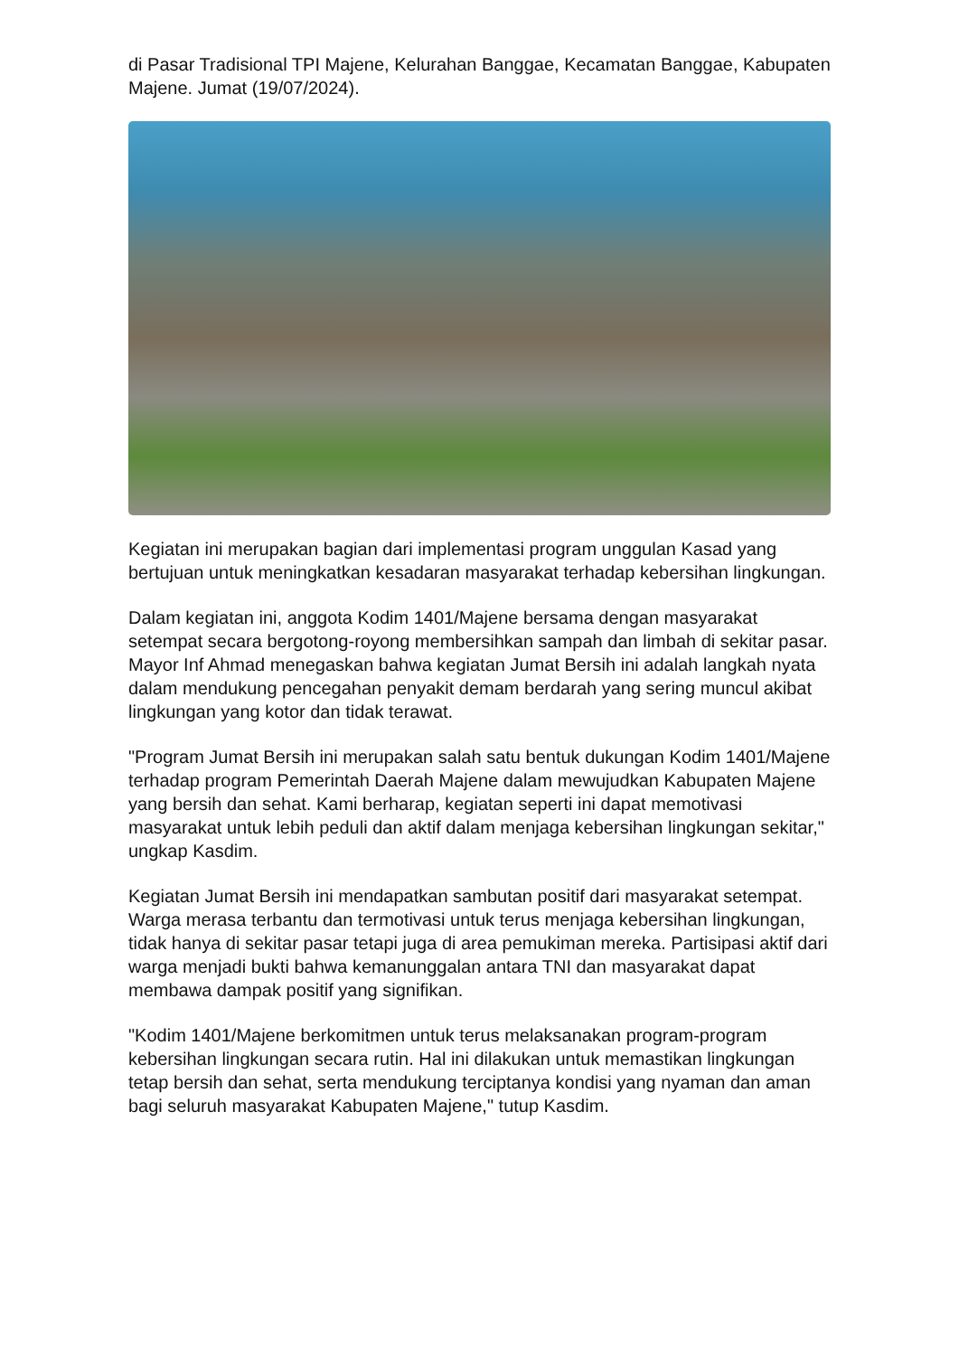di Pasar Tradisional TPI Majene, Kelurahan Banggae, Kecamatan Banggae, Kabupaten Majene. Jumat (19/07/2024).
Kegiatan ini merupakan bagian dari implementasi program unggulan Kasad yang bertujuan untuk meningkatkan kesadaran masyarakat terhadap kebersihan lingkungan.
Dalam kegiatan ini, anggota Kodim 1401/Majene bersama dengan masyarakat setempat secara bergotong-royong membersihkan sampah dan limbah di sekitar pasar. Mayor Inf Ahmad menegaskan bahwa kegiatan Jumat Bersih ini adalah langkah nyata dalam mendukung pencegahan penyakit demam berdarah yang sering muncul akibat lingkungan yang kotor dan tidak terawat.
"Program Jumat Bersih ini merupakan salah satu bentuk dukungan Kodim 1401/Majene terhadap program Pemerintah Daerah Majene dalam mewujudkan Kabupaten Majene yang bersih dan sehat. Kami berharap, kegiatan seperti ini dapat memotivasi masyarakat untuk lebih peduli dan aktif dalam menjaga kebersihan lingkungan sekitar," ungkap Kasdim.
Kegiatan Jumat Bersih ini mendapatkan sambutan positif dari masyarakat setempat. Warga merasa terbantu dan termotivasi untuk terus menjaga kebersihan lingkungan, tidak hanya di sekitar pasar tetapi juga di area pemukiman mereka. Partisipasi aktif dari warga menjadi bukti bahwa kemanunggalan antara TNI dan masyarakat dapat membawa dampak positif yang signifikan.
"Kodim 1401/Majene berkomitmen untuk terus melaksanakan program-program kebersihan lingkungan secara rutin. Hal ini dilakukan untuk memastikan lingkungan tetap bersih dan sehat, serta mendukung terciptanya kondisi yang nyaman dan aman bagi seluruh masyarakat Kabupaten Majene," tutup Kasdim.